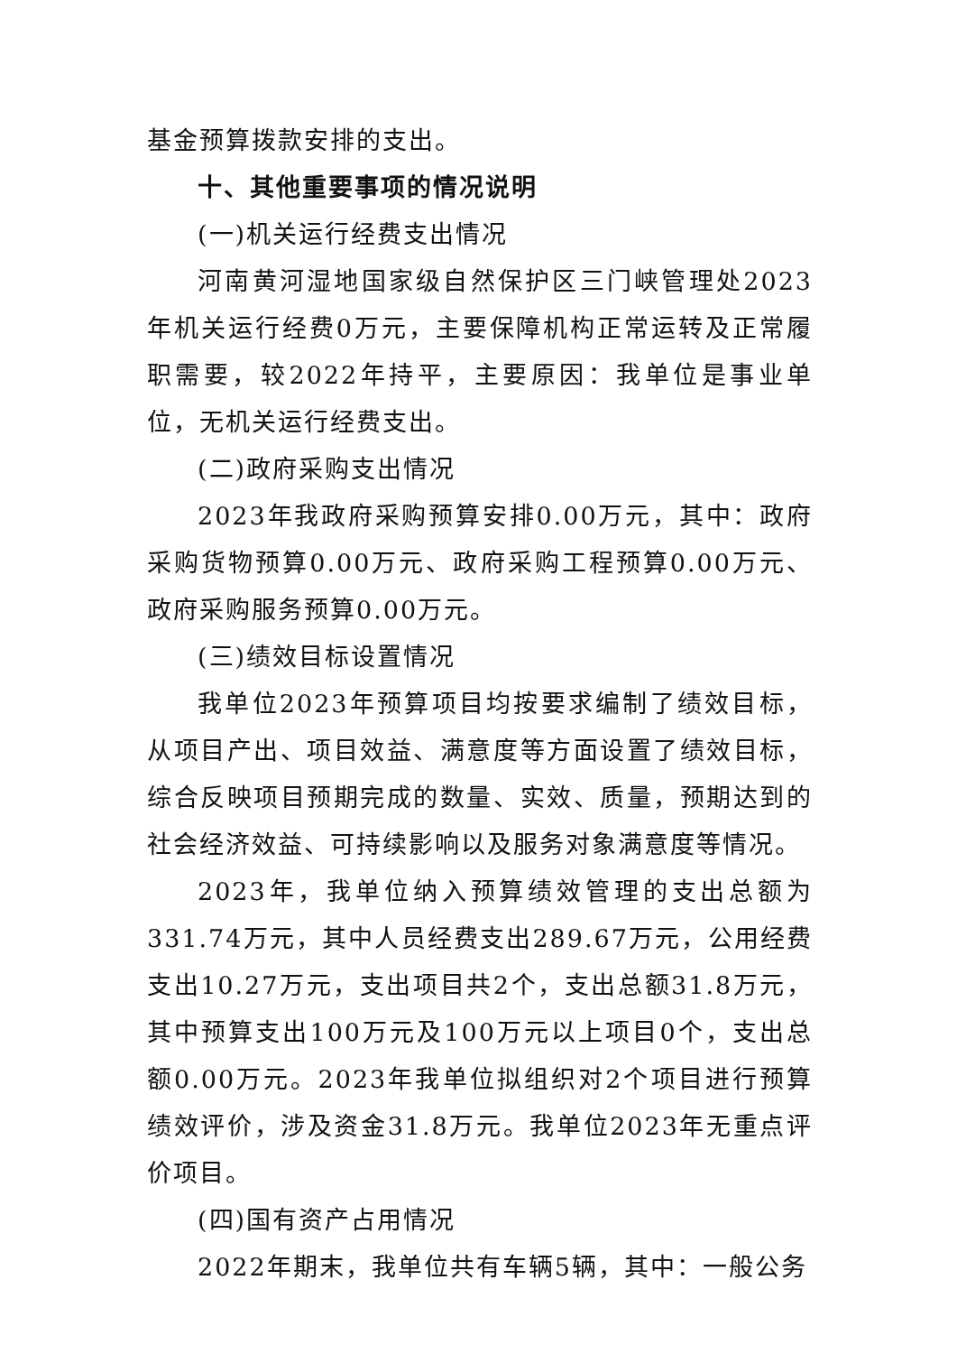基金预算拨款安排的支出。
十、其他重要事项的情况说明
(一)机关运行经费支出情况
河南黄河湿地国家级自然保护区三门峡管理处2023年机关运行经费0万元，主要保障机构正常运转及正常履职需要，较2022年持平，主要原因：我单位是事业单位，无机关运行经费支出。
(二)政府采购支出情况
2023年我政府采购预算安排0.00万元，其中：政府采购货物预算0.00万元、政府采购工程预算0.00万元、政府采购服务预算0.00万元。
(三)绩效目标设置情况
我单位2023年预算项目均按要求编制了绩效目标，从项目产出、项目效益、满意度等方面设置了绩效目标，综合反映项目预期完成的数量、实效、质量，预期达到的社会经济效益、可持续影响以及服务对象满意度等情况。
2023年，我单位纳入预算绩效管理的支出总额为331.74万元，其中人员经费支出289.67万元，公用经费支出10.27万元，支出项目共2个，支出总额31.8万元，其中预算支出100万元及100万元以上项目0个，支出总额0.00万元。2023年我单位拟组织对2个项目进行预算绩效评价，涉及资金31.8万元。我单位2023年无重点评价项目。
(四)国有资产占用情况
2022年期末，我单位共有车辆5辆，其中：一般公务